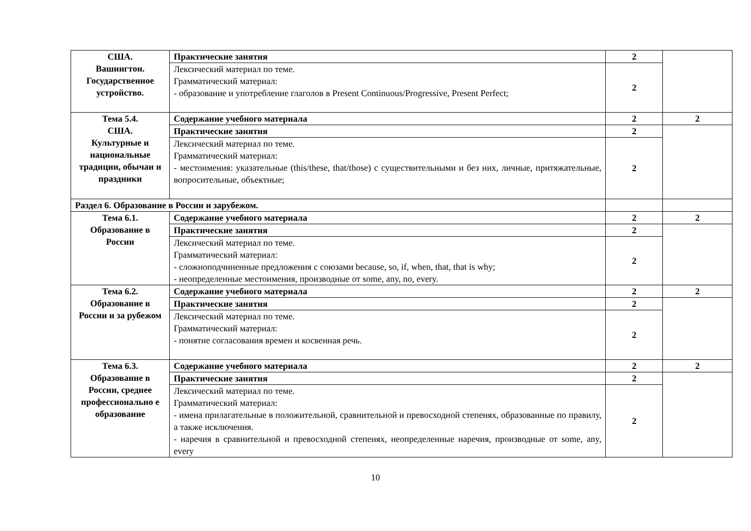| США. Вашингтон. Государственное устройство. | Практические занятия | 2 | |
| | Лексический материал по теме. Грамматический материал: - образование и употребление глаголов в Present Continuous/Progressive, Present Perfect; | 2 | |
| Тема 5.4. США. Культурные и национальные традиции, обычаи и праздники | Содержание учебного материала | 2 | 2 |
| | Практические занятия | 2 | |
| | Лексический материал по теме. Грамматический материал: - местоимения: указательные (this/these, that/those) с существительными и без них, личные, притяжательные, вопросительные, объектные; | 2 | |
| Раздел 6. Образование в России и зарубежом. | | | |
| Тема 6.1. Образование в России | Содержание учебного материала | 2 | 2 |
| | Практические занятия | 2 | |
| | Лексический материал по теме. Грамматический материал: - сложноподчиненные предложения с союзами because, so, if, when, that, that is why; - неопределенные местоимения, производные от some, any, no, every. | 2 | |
| Тема 6.2. Образование в России и за рубежом | Содержание учебного материала | 2 | 2 |
| | Практические занятия | 2 | |
| | Лексический материал по теме. Грамматический материал: - понятие согласования времен и косвенная речь. | 2 | |
| Тема 6.3. Образование в России, среднее профессионально е образование | Содержание учебного материала | 2 | 2 |
| | Практические занятия | 2 | |
| | Лексический материал по теме. Грамматический материал: - имена прилагательные в положительной, сравнительной и превосходной степенях, образованные по правилу, а также исключения. - наречия в сравнительной и превосходной степенях, неопределенные наречия, производные от some, any, every | 2 | |
10